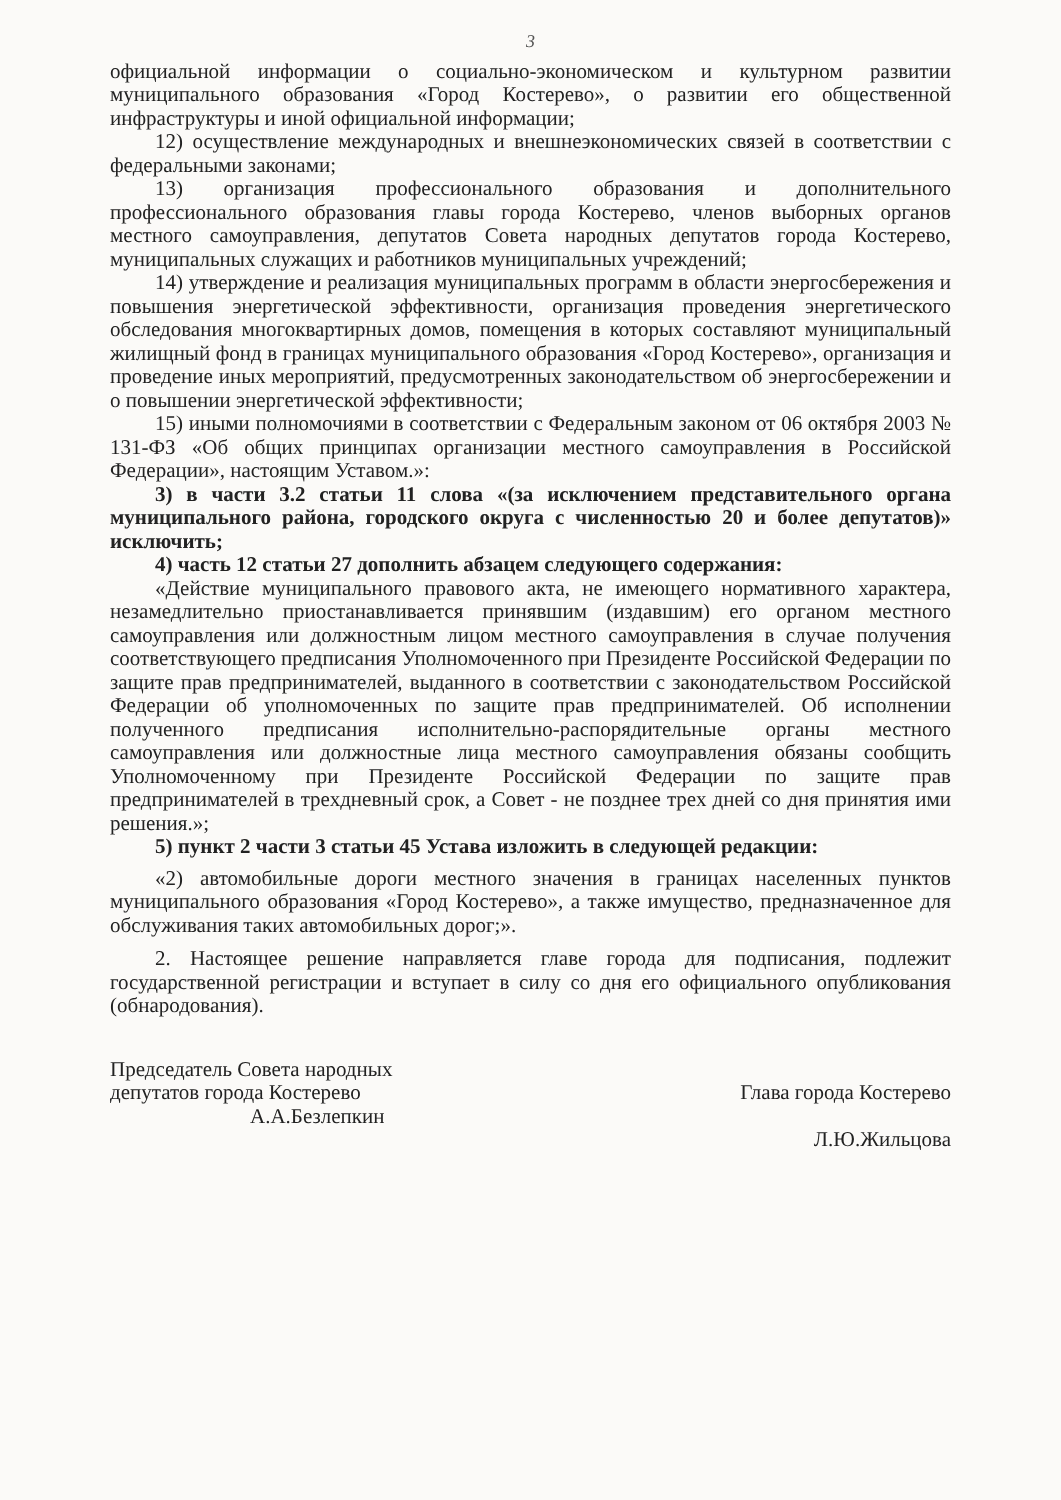3
официальной информации о социально-экономическом и культурном развитии муниципального образования «Город Костерево», о развитии его общественной инфраструктуры и иной официальной информации;
12) осуществление международных и внешнеэкономических связей в соответствии с федеральными законами;
13) организация профессионального образования и дополнительного профессионального образования главы города Костерево, членов выборных органов местного самоуправления, депутатов Совета народных депутатов города Костерево, муниципальных служащих и работников муниципальных учреждений;
14) утверждение и реализация муниципальных программ в области энергосбережения и повышения энергетической эффективности, организация проведения энергетического обследования многоквартирных домов, помещения в которых составляют муниципальный жилищный фонд в границах муниципального образования «Город Костерево», организация и проведение иных мероприятий, предусмотренных законодательством об энергосбережении и о повышении энергетической эффективности;
15) иными полномочиями в соответствии с Федеральным законом от 06 октября 2003 № 131-ФЗ «Об общих принципах организации местного самоуправления в Российской Федерации», настоящим Уставом.»:
3) в части 3.2 статьи 11 слова «(за исключением представительного органа муниципального района, городского округа с численностью 20 и более депутатов)» исключить;
4) часть 12 статьи 27 дополнить абзацем следующего содержания:
«Действие муниципального правового акта, не имеющего нормативного характера, незамедлительно приостанавливается принявшим (издавшим) его органом местного самоуправления или должностным лицом местного самоуправления в случае получения соответствующего предписания Уполномоченного при Президенте Российской Федерации по защите прав предпринимателей, выданного в соответствии с законодательством Российской Федерации об уполномоченных по защите прав предпринимателей. Об исполнении полученного предписания исполнительно-распорядительные органы местного самоуправления или должностные лица местного самоуправления обязаны сообщить Уполномоченному при Президенте Российской Федерации по защите прав предпринимателей в трехдневный срок, а Совет - не позднее трех дней со дня принятия ими решения.»;
5) пункт 2 части 3 статьи 45 Устава изложить в следующей редакции:
«2) автомобильные дороги местного значения в границах населенных пунктов муниципального образования «Город Костерево», а также имущество, предназначенное для обслуживания таких автомобильных дорог;».
2. Настоящее решение направляется главе города для подписания, подлежит государственной регистрации и вступает в силу со дня его официального опубликования (обнародования).
Председатель Совета народных
депутатов города Костерево
А.А.Безлепкин
Глава города Костерево
Л.Ю.Жильцова